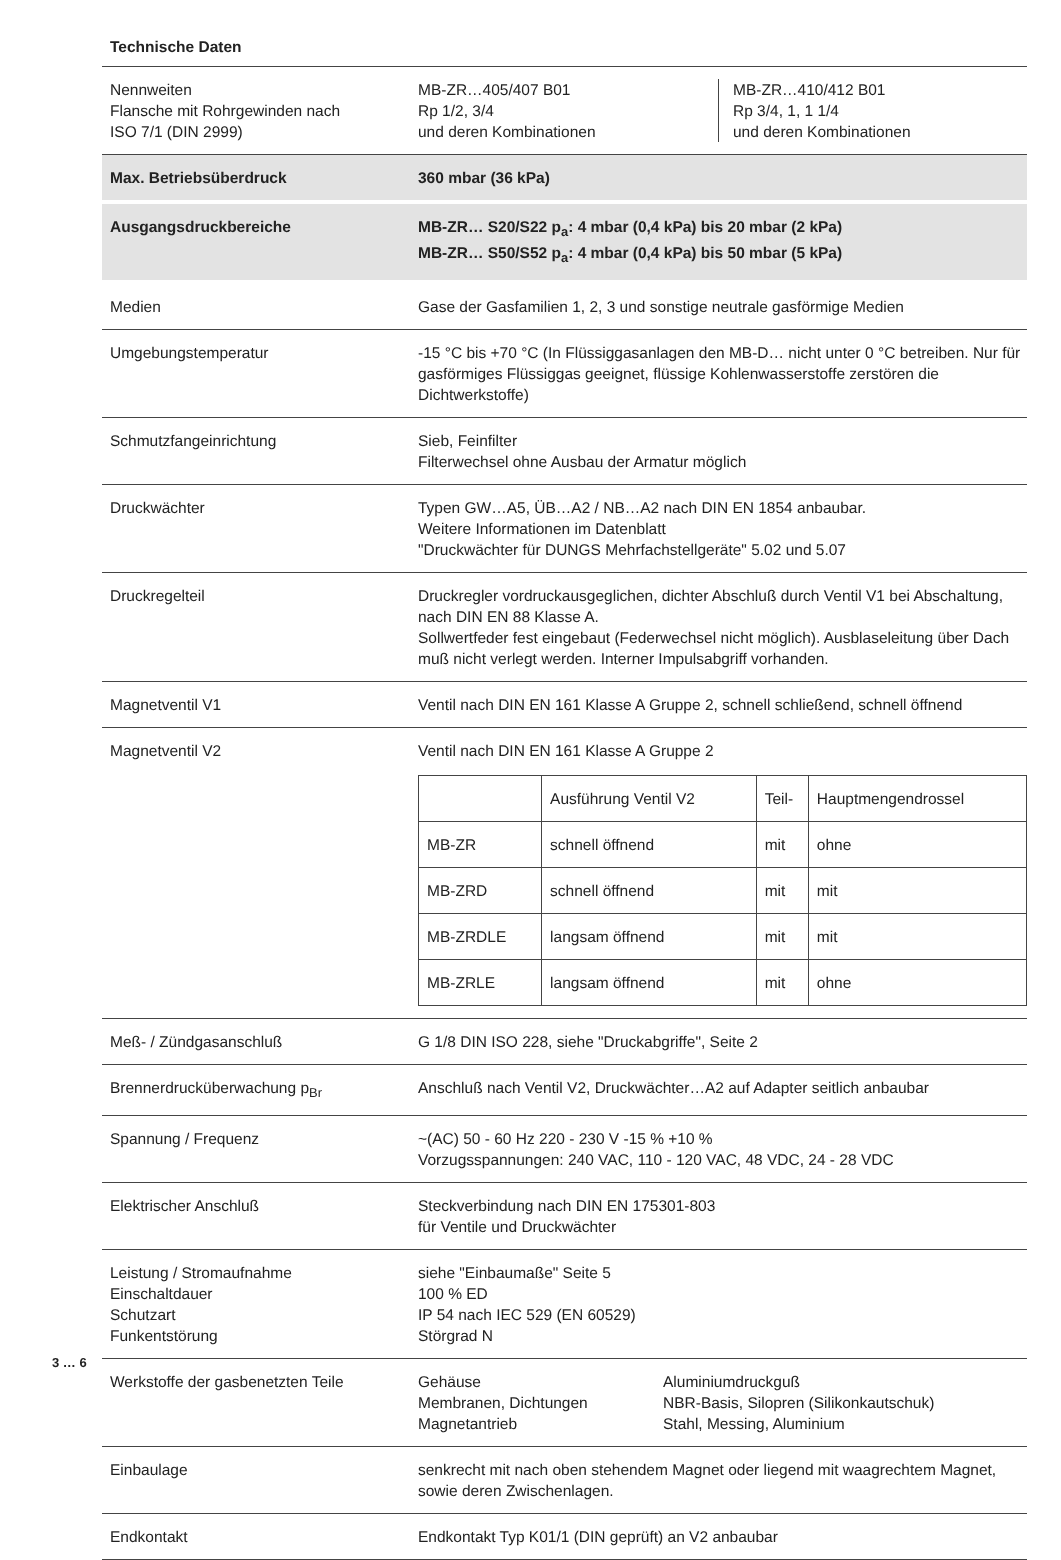Technische Daten
| Nennweiten Flansche mit Rohrgewinden nach ISO 7/1 (DIN 2999) | MB-ZR…405/407 B01 Rp 1/2, 3/4 und deren Kombinationen MB-ZR…410/412 B01 Rp 3/4, 1, 1 1/4 und deren Kombinationen |
| Max. Betriebsüberdruck | 360 mbar (36 kPa) |
| Ausgangsdruckbereiche | MB-ZR… S20/S22 p<sub>a</sub>: 4 mbar (0,4 kPa) bis 20 mbar (2 kPa) MB-ZR… S50/S52 p<sub>a</sub>: 4 mbar (0,4 kPa) bis 50 mbar (5 kPa) |
| Medien | Gase der Gasfamilien 1, 2, 3 und sonstige neutrale gasförmige Medien |
| Umgebungstemperatur | -15 °C bis +70 °C (In Flüssiggasanlagen den MB-D… nicht unter 0 °C betreiben. Nur für gasförmiges Flüssiggas geeignet, flüssige Kohlenwasserstoffe zerstören die Dichtwerkstoffe) |
| Schmutzfangeinrichtung | Sieb, Feinfilter Filterwechsel ohne Ausbau der Armatur möglich |
| Druckwächter | Typen GW…A5, ÜB…A2 / NB…A2 nach DIN EN 1854 anbaubar. Weitere Informationen im Datenblatt "Druckwächter für DUNGS Mehrfachstellgeräte" 5.02 und 5.07 |
| Druckregelteil | Druckregler vordruckausgeglichen, dichter Abschluß durch Ventil V1 bei Abschaltung, nach DIN EN 88 Klasse A. Sollwertfeder fest eingebaut (Federwechsel nicht möglich). Ausblaseleitung über Dach muß nicht verlegt werden. Interner Impulsabgriff vorhanden. |
| Magnetventil V1 | Ventil nach DIN EN 161 Klasse A Gruppe 2, schnell schließend, schnell öffnend |
| Magnetventil V2 | Ventil nach DIN EN 161 Klasse A Gruppe 2 / / Ausführung Ventil V2 / Teil- / Hauptmengendrossel / / MB-ZR / schnell öffnend / mit / ohne / / MB-ZRD / schnell öffnend / mit / mit / / MB-ZRDLE / langsam öffnend / mit / mit / / MB-ZRLE / langsam öffnend / mit / ohne / |
| Meß- / Zündgasanschluß | G 1/8 DIN ISO 228, siehe "Druckabgriffe", Seite 2 |
| Brennerdrucküberwachung p<sub>Br</sub> | Anschluß nach Ventil V2, Druckwächter…A2 auf Adapter seitlich anbaubar |
| Spannung / Frequenz | ~(AC) 50 - 60 Hz 220 - 230 V -15 % +10 % Vorzugsspannungen: 240 VAC, 110 - 120 VAC, 48 VDC, 24 - 28 VDC |
| Elektrischer Anschluß | Steckverbindung nach DIN EN 175301-803 für Ventile und Druckwächter |
| Leistung / Stromaufnahme Einschaltdauer Schutzart Funkentstörung | siehe "Einbaumaße" Seite 5 100 % ED IP 54 nach IEC 529 (EN 60529) Störgrad N |
| Werkstoffe der gasbenetzten Teile | Gehäuse Membranen, Dichtungen Magnetantrieb Aluminiumdruckguß NBR-Basis, Silopren (Silikonkautschuk) Stahl, Messing, Aluminium |
| Einbaulage | senkrecht mit nach oben stehendem Magnet oder liegend mit waagrechtem Magnet, sowie deren Zwischenlagen. |
| Endkontakt | Endkontakt Typ K01/1 (DIN geprüft) an V2 anbaubar |
3 … 6